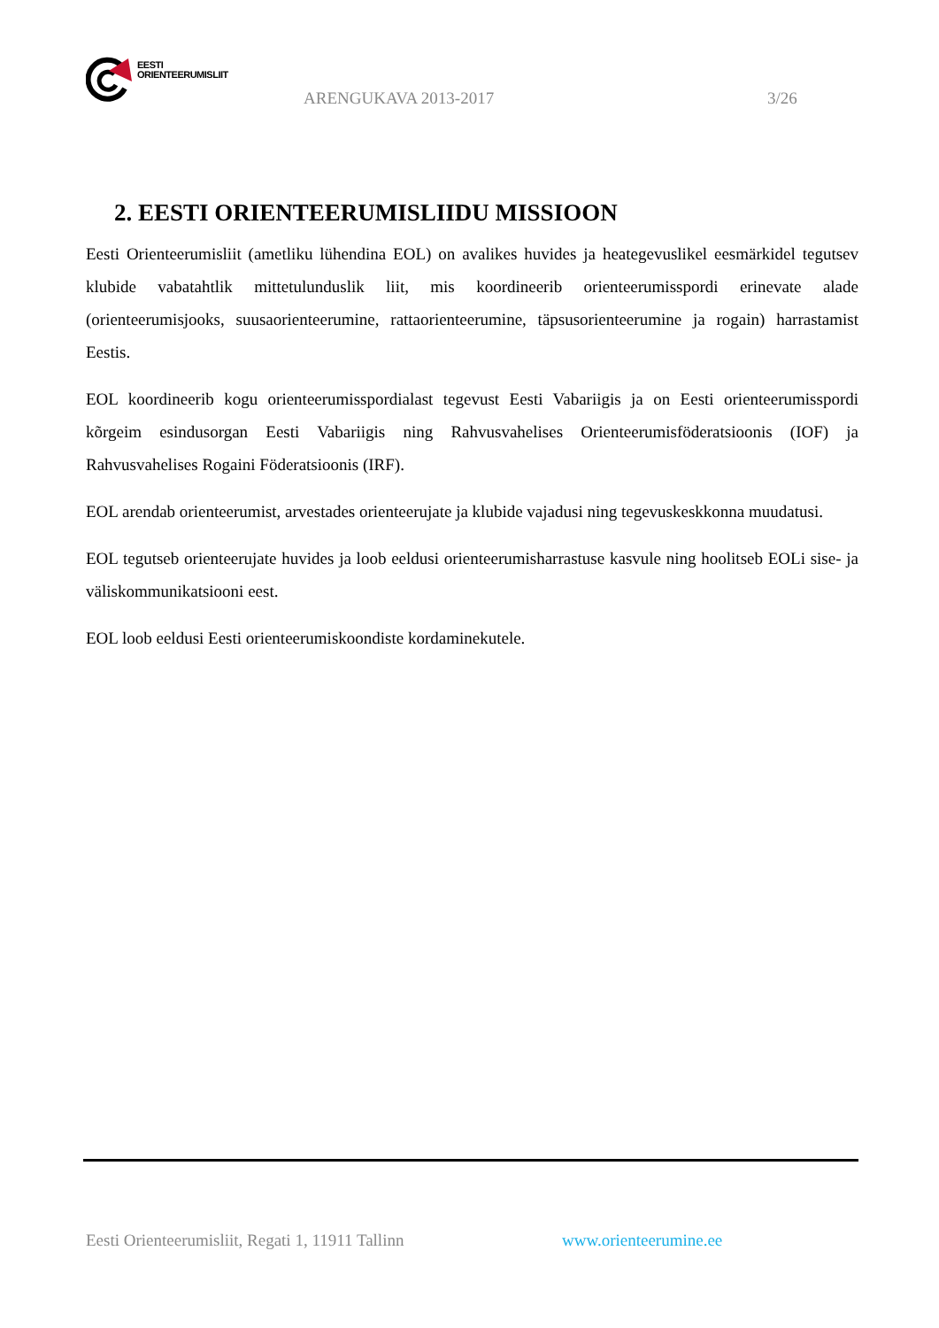EESTI
ORIENTEERUMISLIIT
ARENGUKAVA 2013-2017 3/26
2. EESTI ORIENTEERUMISLIIDU MISSIOON
Eesti Orienteerumisliit (ametliku lühendina EOL) on avalikes huvides ja heategevuslikel eesmärkidel tegutsev klubide vabatahtlik mittetulunduslik liit, mis koordineerib orienteerumisspordi erinevate alade (orienteerumisjooks, suusaorienteerumine, rattaorienteerumine, täpsusorienteerumine ja rogain) harrastamist Eestis.
EOL koordineerib kogu orienteerumisspordialast tegevust Eesti Vabariigis ja on Eesti orienteerumisspordi kõrgeim esindusorgan Eesti Vabariigis ning Rahvusvahelises Orienteerumisföderatsioonis (IOF) ja Rahvusvahelises Rogaini Föderatsioonis (IRF).
EOL arendab orienteerumist, arvestades orienteerujate ja klubide vajadusi ning tegevuskeskkonna muudatusi.
EOL tegutseb orienteerujate huvides ja loob eeldusi orienteerumisharrastuse kasvule ning hoolitseb EOLi sise- ja väliskommunikatsiooni eest.
EOL loob eeldusi Eesti orienteerumiskoondiste kordaminekutele.
Eesti Orienteerumisliit, Regati 1, 11911 Tallinn
www.orienteerumine.ee